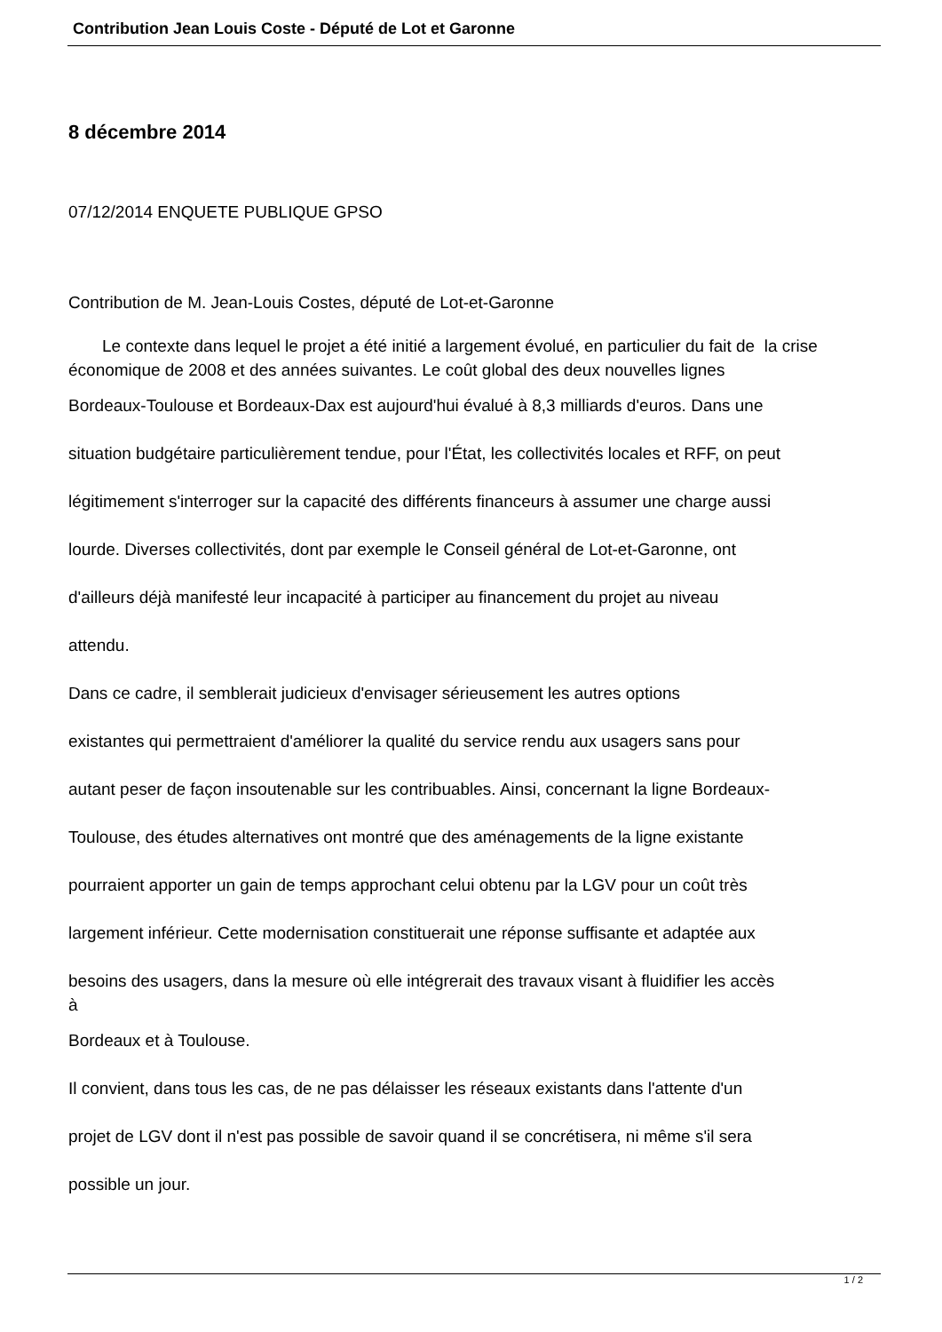Contribution Jean Louis Coste - Député de Lot et Garonne
8 décembre 2014
07/12/2014 ENQUETE PUBLIQUE GPSO
Contribution de M. Jean-Louis Costes, député de Lot-et-Garonne
Le contexte dans lequel le projet a été initié a largement évolué, en particulier du fait de la crise économique de 2008 et des années suivantes. Le coût global des deux nouvelles lignes
Bordeaux-Toulouse et Bordeaux-Dax est aujourd'hui évalué à 8,3 milliards d'euros. Dans une
situation budgétaire particulièrement tendue, pour l'État, les collectivités locales et RFF, on peut
légitimement s'interroger sur la capacité des différents financeurs à assumer une charge aussi
lourde. Diverses collectivités, dont par exemple le Conseil général de Lot-et-Garonne, ont
d'ailleurs déjà manifesté leur incapacité à participer au financement du projet au niveau
attendu.
Dans ce cadre, il semblerait judicieux d'envisager sérieusement les autres options
existantes qui permettraient d'améliorer la qualité du service rendu aux usagers sans pour
autant peser de façon insoutenable sur les contribuables. Ainsi, concernant la ligne Bordeaux-
Toulouse, des études alternatives ont montré que des aménagements de la ligne existante
pourraient apporter un gain de temps approchant celui obtenu par la LGV pour un coût très
largement inférieur. Cette modernisation constituerait une réponse suffisante et adaptée aux
besoins des usagers, dans la mesure où elle intégrerait des travaux visant à fluidifier les accès
à
Bordeaux et à Toulouse.
Il convient, dans tous les cas, de ne pas délaisser les réseaux existants dans l'attente d'un
projet de LGV dont il n'est pas possible de savoir quand il se concrétisera, ni même s'il sera
possible un jour.
1 / 2